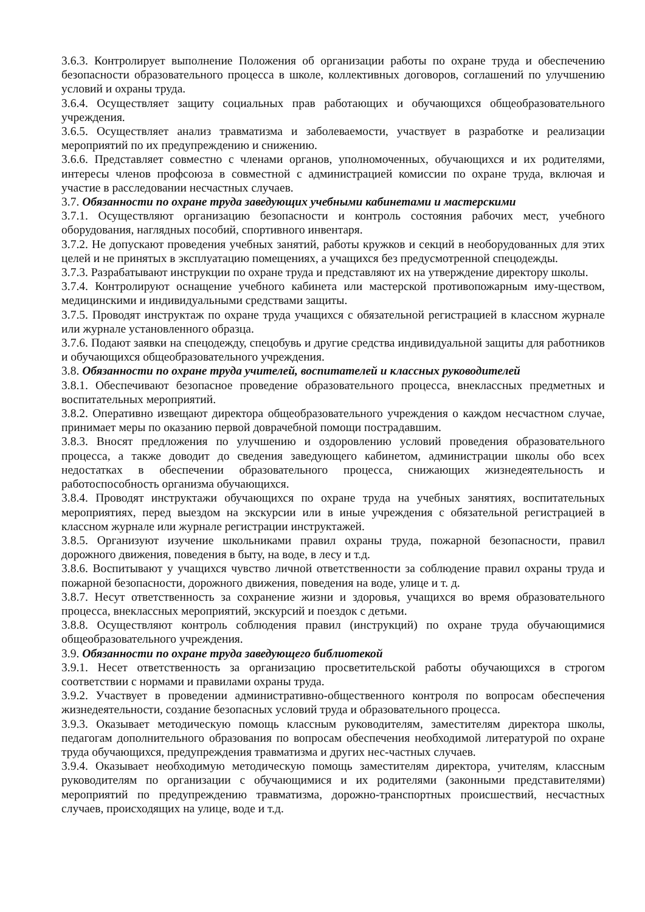3.6.3. Контролирует выполнение Положения об организации работы по охране труда и обеспечению безопасности образовательного процесса в школе, коллективных договоров, соглашений по улучшению условий и охраны труда.
3.6.4. Осуществляет защиту социальных прав работающих и обучающихся общеобразовательного учреждения.
3.6.5. Осуществляет анализ травматизма и заболеваемости, участвует в разработке и реализации мероприятий по их предупреждению и снижению.
3.6.6. Представляет совместно с членами органов, уполномоченных, обучающихся и их родителями, интересы членов профсоюза в совместной с администрацией комиссии по охране труда, включая и участие в расследовании несчастных случаев.
3.7. Обязанности по охране труда заведующих учебными кабинетами и мастерскими
3.7.1. Осуществляют организацию безопасности и контроль состояния рабочих мест, учебного оборудования, наглядных пособий, спортивного инвентаря.
3.7.2. Не допускают проведения учебных занятий, работы кружков и секций в необорудованных для этих целей и не принятых в эксплуатацию помещениях, а учащихся без предусмотренной спецодежды.
3.7.3. Разрабатывают инструкции по охране труда и представляют их на утверждение директору школы.
3.7.4. Контролируют оснащение учебного кабинета или мастерской противопожарным иму-ществом, медицинскими и индивидуальными средствами защиты.
3.7.5. Проводят инструктаж по охране труда учащихся с обязательной регистрацией в классном журнале или журнале установленного образца.
3.7.6. Подают заявки на спецодежду, спецобувь и другие средства индивидуальной защиты для работников и обучающихся общеобразовательного учреждения.
3.8. Обязанности по охране труда учителей, воспитателей и классных руководителей
3.8.1. Обеспечивают безопасное проведение образовательного процесса, внеклассных предметных и воспитательных мероприятий.
3.8.2. Оперативно извещают директора общеобразовательного учреждения о каждом несчастном случае, принимает меры по оказанию первой доврачебной помощи пострадавшим.
3.8.3. Вносят предложения по улучшению и оздоровлению условий проведения образовательного процесса, а также доводит до сведения заведующего кабинетом, администрации школы обо всех недостатках в обеспечении образовательного процесса, снижающих жизнедеятельность и работоспособность организма обучающихся.
3.8.4. Проводят инструктажи обучающихся по охране труда на учебных занятиях, воспитательных мероприятиях, перед выездом на экскурсии или в иные учреждения с обязательной регистрацией в классном журнале или журнале регистрации инструктажей.
3.8.5. Организуют изучение школьниками правил охраны труда, пожарной безопасности, правил дорожного движения, поведения в быту, на воде, в лесу и т.д.
3.8.6. Воспитывают у учащихся чувство личной ответственности за соблюдение правил охраны труда и пожарной безопасности, дорожного движения, поведения на воде, улице и т. д.
3.8.7. Несут ответственность за сохранение жизни и здоровья, учащихся во время образовательного процесса, внеклассных мероприятий, экскурсий и поездок с детьми.
3.8.8. Осуществляют контроль соблюдения правил (инструкций) по охране труда обучающимися общеобразовательного учреждения.
3.9. Обязанности по охране труда заведующего библиотекой
3.9.1. Несет ответственность за организацию просветительской работы обучающихся в строгом соответствии с нормами и правилами охраны труда.
3.9.2. Участвует в проведении административно-общественного контроля по вопросам обеспечения жизнедеятельности, создание безопасных условий труда и образовательного процесса.
3.9.3. Оказывает методическую помощь классным руководителям, заместителям директора школы, педагогам дополнительного образования по вопросам обеспечения необходимой литературой по охране труда обучающихся, предупреждения травматизма и других нес-частных случаев.
3.9.4. Оказывает необходимую методическую помощь заместителям директора, учителям, классным руководителям по организации с обучающимися и их родителями (законными представителями) мероприятий по предупреждению травматизма, дорожно-транспортных происшествий, несчастных случаев, происходящих на улице, воде и т.д.